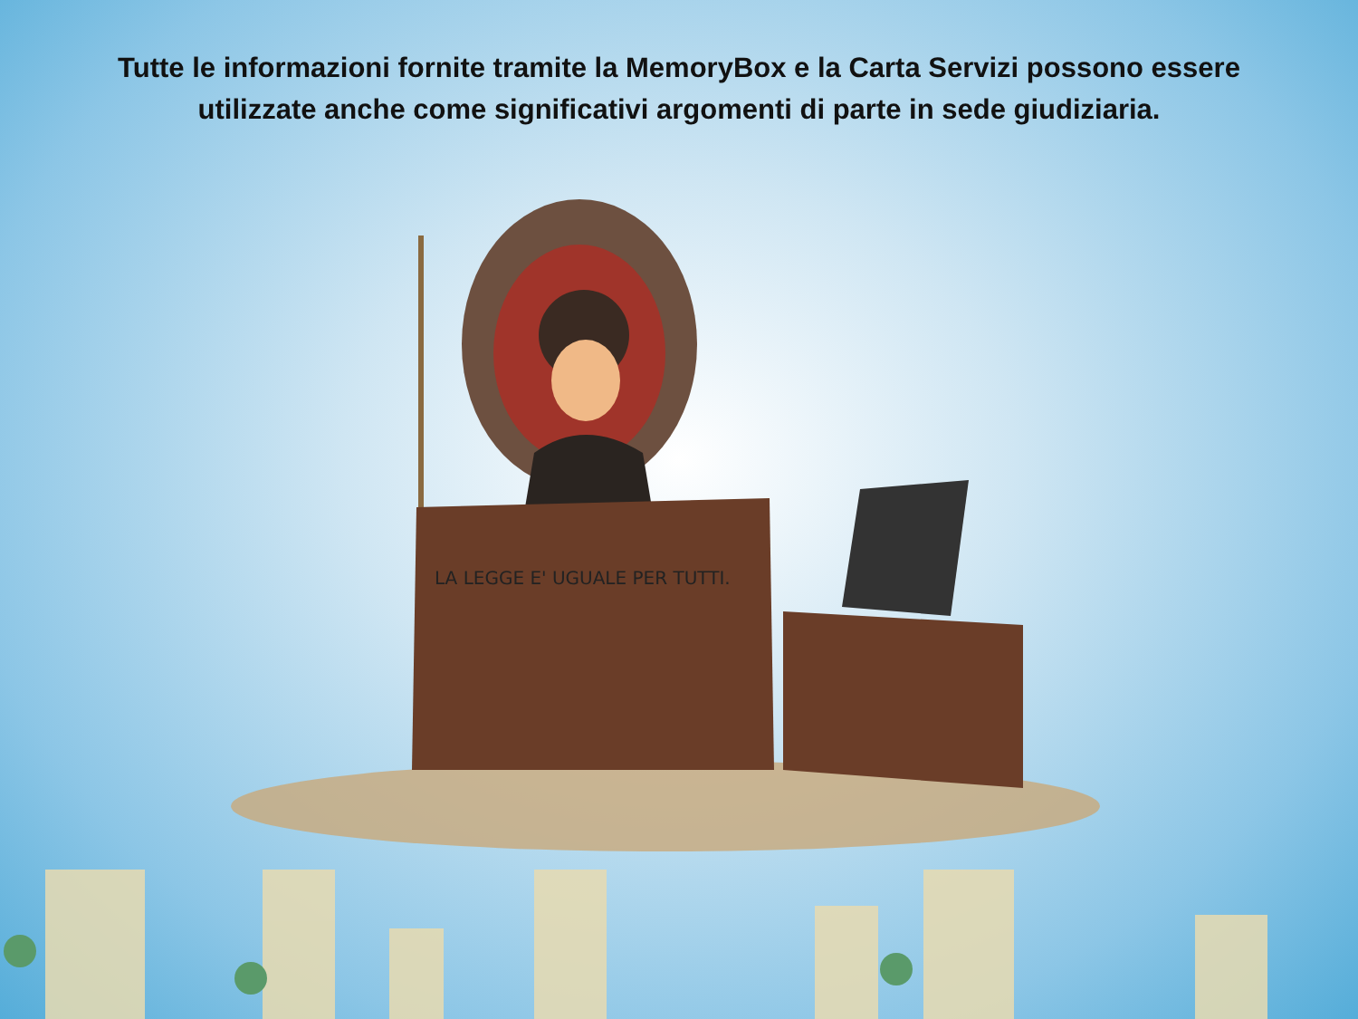Tutte le informazioni fornite tramite la MemoryBox e la Carta Servizi possono essere utilizzate anche come significativi argomenti di parte in sede giudiziaria.
LA LEGGE E' UGUALE PER TUTTI.